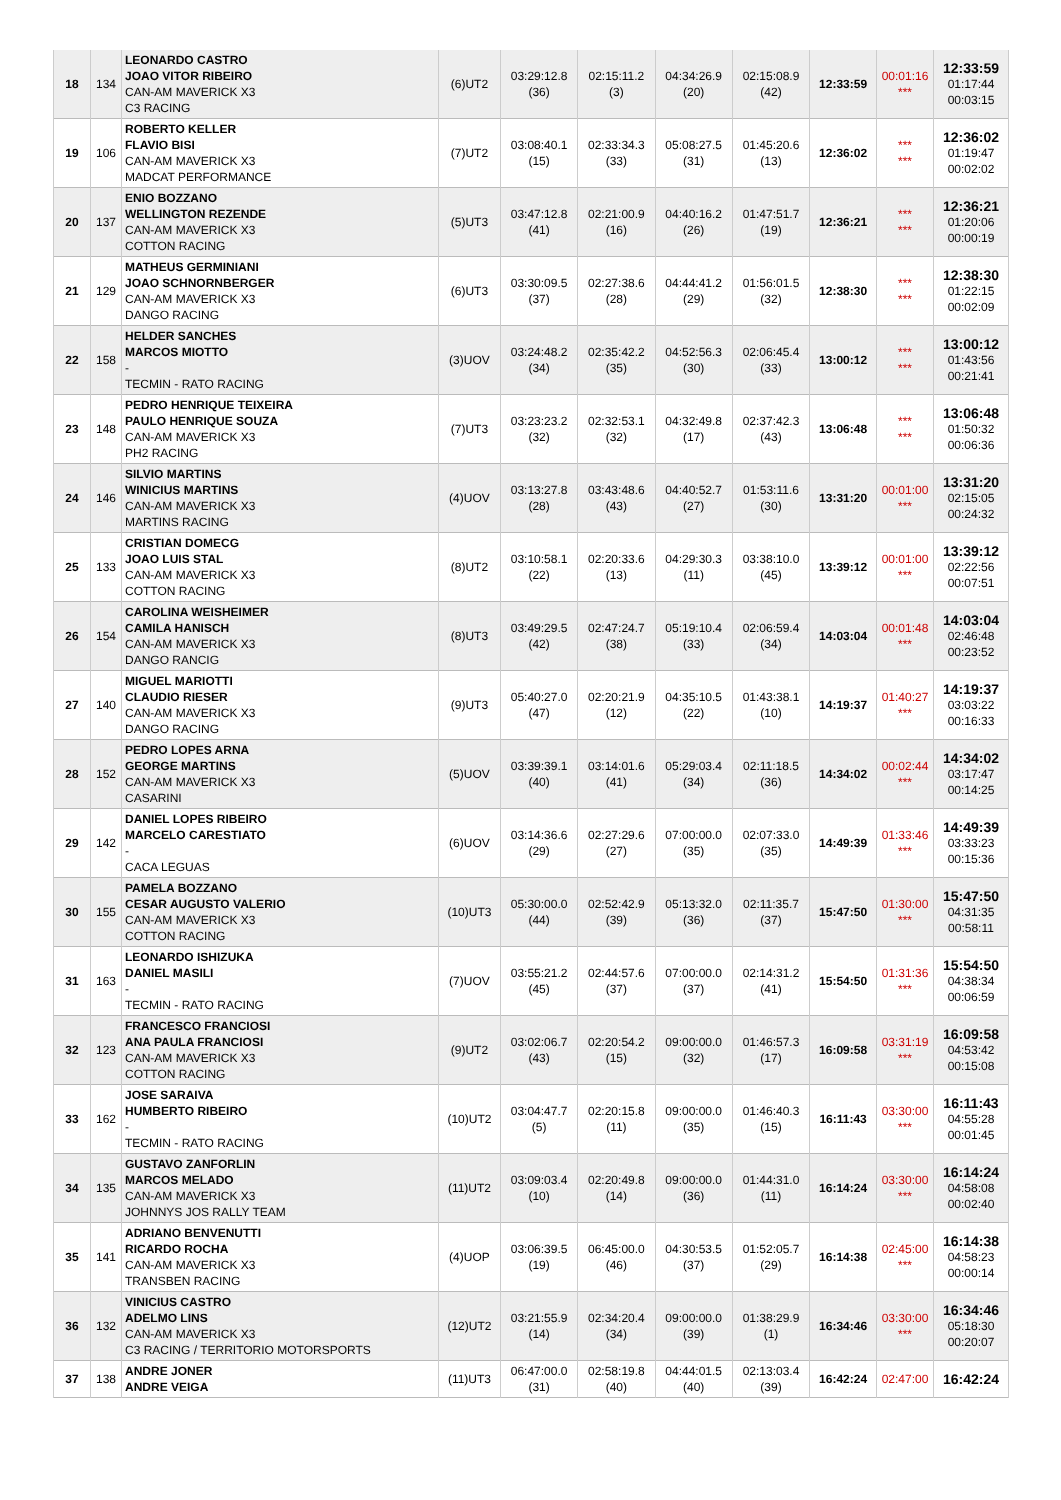| 18 | 134 | LEONARDO CASTRO JOAO VITOR RIBEIRO CAN-AM MAVERICK X3 C3 RACING | (6)UT2 | 03:29:12.8 (36) | 02:15:11.2 (3) | 04:34:26.9 (20) | 02:15:08.9 (42) | 12:33:59 | 00:01:16 *** | 12:33:59 01:17:44 00:03:15 |
| 19 | 106 | ROBERTO KELLER FLAVIO BISI CAN-AM MAVERICK X3 MADCAT PERFORMANCE | (7)UT2 | 03:08:40.1 (15) | 02:33:34.3 (33) | 05:08:27.5 (31) | 01:45:20.6 (13) | 12:36:02 | *** *** | 12:36:02 01:19:47 00:02:02 |
| 20 | 137 | ENIO BOZZANO WELLINGTON REZENDE CAN-AM MAVERICK X3 COTTON RACING | (5)UT3 | 03:47:12.8 (41) | 02:21:00.9 (16) | 04:40:16.2 (26) | 01:47:51.7 (19) | 12:36:21 | *** *** | 12:36:21 01:20:06 00:00:19 |
| 21 | 129 | MATHEUS GERMINIANI JOAO SCHNORNBERGER CAN-AM MAVERICK X3 DANGO RACING | (6)UT3 | 03:30:09.5 (37) | 02:27:38.6 (28) | 04:44:41.2 (29) | 01:56:01.5 (32) | 12:38:30 | *** *** | 12:38:30 01:22:15 00:02:09 |
| 22 | 158 | HELDER SANCHES MARCOS MIOTTO - TECMIN - RATO RACING | (3)UOV | 03:24:48.2 (34) | 02:35:42.2 (35) | 04:52:56.3 (30) | 02:06:45.4 (33) | 13:00:12 | *** *** | 13:00:12 01:43:56 00:21:41 |
| 23 | 148 | PEDRO HENRIQUE TEIXEIRA PAULO HENRIQUE SOUZA CAN-AM MAVERICK X3 PH2 RACING | (7)UT3 | 03:23:23.2 (32) | 02:32:53.1 (32) | 04:32:49.8 (17) | 02:37:42.3 (43) | 13:06:48 | *** *** | 13:06:48 01:50:32 00:06:36 |
| 24 | 146 | SILVIO MARTINS WINICIUS MARTINS CAN-AM MAVERICK X3 MARTINS RACING | (4)UOV | 03:13:27.8 (28) | 03:43:48.6 (43) | 04:40:52.7 (27) | 01:53:11.6 (30) | 13:31:20 | 00:01:00 *** | 13:31:20 02:15:05 00:24:32 |
| 25 | 133 | CRISTIAN DOMECG JOAO LUIS STAL CAN-AM MAVERICK X3 COTTON RACING | (8)UT2 | 03:10:58.1 (22) | 02:20:33.6 (13) | 04:29:30.3 (11) | 03:38:10.0 (45) | 13:39:12 | 00:01:00 *** | 13:39:12 02:22:56 00:07:51 |
| 26 | 154 | CAROLINA WEISHEIMER CAMILA HANISCH CAN-AM MAVERICK X3 DANGO RANCIG | (8)UT3 | 03:49:29.5 (42) | 02:47:24.7 (38) | 05:19:10.4 (33) | 02:06:59.4 (34) | 14:03:04 | 00:01:48 *** | 14:03:04 02:46:48 00:23:52 |
| 27 | 140 | MIGUEL MARIOTTI CLAUDIO RIESER CAN-AM MAVERICK X3 DANGO RACING | (9)UT3 | 05:40:27.0 (47) | 02:20:21.9 (12) | 04:35:10.5 (22) | 01:43:38.1 (10) | 14:19:37 | 01:40:27 *** | 14:19:37 03:03:22 00:16:33 |
| 28 | 152 | PEDRO LOPES ARNA GEORGE MARTINS CAN-AM MAVERICK X3 CASARINI | (5)UOV | 03:39:39.1 (40) | 03:14:01.6 (41) | 05:29:03.4 (34) | 02:11:18.5 (36) | 14:34:02 | 00:02:44 *** | 14:34:02 03:17:47 00:14:25 |
| 29 | 142 | DANIEL LOPES RIBEIRO MARCELO CARESTIATO - CACA LEGUAS | (6)UOV | 03:14:36.6 (29) | 02:27:29.6 (27) | 07:00:00.0 (35) | 02:07:33.0 (35) | 14:49:39 | 01:33:46 *** | 14:49:39 03:33:23 00:15:36 |
| 30 | 155 | PAMELA BOZZANO CESAR AUGUSTO VALERIO CAN-AM MAVERICK X3 COTTON RACING | (10)UT3 | 05:30:00.0 (44) | 02:52:42.9 (39) | 05:13:32.0 (36) | 02:11:35.7 (37) | 15:47:50 | 01:30:00 *** | 15:47:50 04:31:35 00:58:11 |
| 31 | 163 | LEONARDO ISHIZUKA DANIEL MASILI - TECMIN - RATO RACING | (7)UOV | 03:55:21.2 (45) | 02:44:57.6 (37) | 07:00:00.0 (37) | 02:14:31.2 (41) | 15:54:50 | 01:31:36 *** | 15:54:50 04:38:34 00:06:59 |
| 32 | 123 | FRANCESCO FRANCIOSI ANA PAULA FRANCIOSI CAN-AM MAVERICK X3 COTTON RACING | (9)UT2 | 03:02:06.7 (43) | 02:20:54.2 (15) | 09:00:00.0 (32) | 01:46:57.3 (17) | 16:09:58 | 03:31:19 *** | 16:09:58 04:53:42 00:15:08 |
| 33 | 162 | JOSE SARAIVA HUMBERTO RIBEIRO - TECMIN - RATO RACING | (10)UT2 | 03:04:47.7 (5) | 02:20:15.8 (11) | 09:00:00.0 (35) | 01:46:40.3 (15) | 16:11:43 | 03:30:00 *** | 16:11:43 04:55:28 00:01:45 |
| 34 | 135 | GUSTAVO ZANFORLIN MARCOS MELADO CAN-AM MAVERICK X3 JOHNNYS JOS RALLY TEAM | (11)UT2 | 03:09:03.4 (10) | 02:20:49.8 (14) | 09:00:00.0 (36) | 01:44:31.0 (11) | 16:14:24 | 03:30:00 *** | 16:14:24 04:58:08 00:02:40 |
| 35 | 141 | ADRIANO BENVENUTTI RICARDO ROCHA CAN-AM MAVERICK X3 TRANSBEN RACING | (4)UOP | 03:06:39.5 (19) | 06:45:00.0 (46) | 04:30:53.5 (37) | 01:52:05.7 (29) | 16:14:38 | 02:45:00 *** | 16:14:38 04:58:23 00:00:14 |
| 36 | 132 | VINICIUS CASTRO ADELMO LINS CAN-AM MAVERICK X3 C3 RACING / TERRITORIO MOTORSPORTS | (12)UT2 | 03:21:55.9 (14) | 02:34:20.4 (34) | 09:00:00.0 (39) | 01:38:29.9 (1) | 16:34:46 | 03:30:00 *** | 16:34:46 05:18:30 00:20:07 |
| 37 | 138 | ANDRE JONER ANDRE VEIGA | (11)UT3 | 06:47:00.0 (31) | 02:58:19.8 (40) | 04:44:01.5 (40) | 02:13:03.4 (39) | 16:42:24 | 02:47:00 | 16:42:24 |